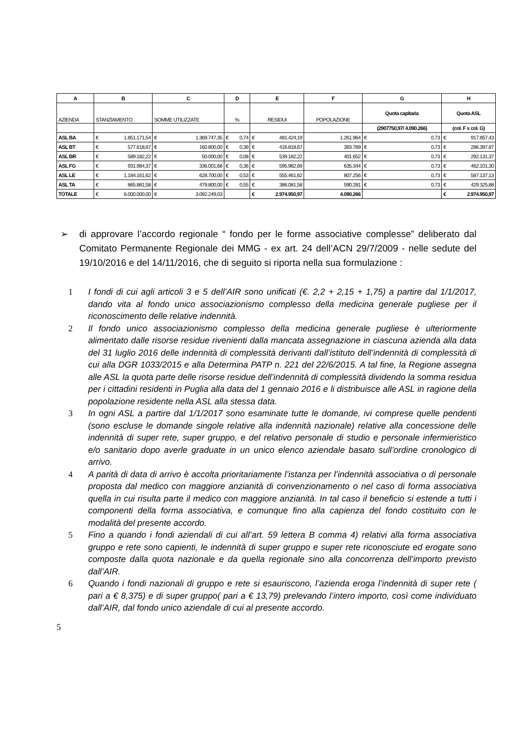| A | B | | C | | D | | E | | F | G | | H | |
| --- | --- | --- | --- | --- | --- | --- | --- | --- | --- | --- | --- | --- | --- |
| AZIENDA | STANZIAMENTO | | SOMME UTILIZZATE | | % | | RESIDUI | | POPOLAZIONE | Quota capitaria | | Quota ASL | |
| | | | | | | | | | | (2907750,97/ 4.090.266) | | (col. F x col. G) | |
| ASL BA | € | 1.851.171,54 | € | 1.369.747,35 | € | 0,74 | € | 481.424,19 | 1.261.964 | € | 0,73 | € | 917.857,43 |
| ASL BT | € | 577.618,67 | € | 160.800,00 | € | 0,39 | € | 416.818,67 | 393.769 | € | 0,73 | € | 286.397,87 |
| ASL BR | € | 589.182,22 | € | 50.000,00 | € | 0,08 | € | 539.182,22 | 401.652 | € | 0,73 | € | 292.131,37 |
| ASL FG | € | 931.984,37 | € | 336.001,68 | € | 0,36 | € | 595.982,69 | 635.344 | € | 0,73 | € | 462.101,30 |
| ASL LE | € | 1.184.161,62 | € | 628.700,00 | € | 0,53 | € | 555.461,62 | 807.256 | € | 0,73 | € | 587.137,13 |
| ASL TA | € | 865.881,58 | € | 479.800,00 | € | 0,55 | € | 386.081,58 | 590.281 | € | 0,73 | € | 429.325,88 |
| TOTALE | € | 6.000.000,00 | € | 3.092.249,03 | | | € | 2.974.950,97 | 4.090.266 | | | € | 2.974.950,97 |
➢ di approvare l’accordo regionale “ fondo per le forme associative complesse” deliberato dal Comitato Permanente Regionale dei MMG - ex art. 24 dell’ACN 29/7/2009 - nelle sedute del 19/10/2016 e del 14/11/2016, che di seguito si riporta nella sua formulazione :
1 I fondi di cui agli articoli 3 e 5 dell’AIR sono unificati (€. 2,2 + 2,15 + 1,75) a partire dal 1/1/2017, dando vita al fondo unico associazionismo complesso della medicina generale pugliese per il riconoscimento delle relative indennità.
2 Il fondo unico associazionismo complesso della medicina generale pugliese è ulteriormente alimentato dalle risorse residue rivenienti dalla mancata assegnazione in ciascuna azienda alla data del 31 luglio 2016 delle indennità di complessità derivanti dall’istituto dell’indennità di complessità di cui alla DGR 1033/2015 e alla Determina PATP n. 221 del 22/6/2015. A tal fine, la Regione assegna alle ASL la quota parte delle risorse residue dell’indennità di complessità dividendo la somma residua per i cittadini residenti in Puglia alla data del 1 gennaio 2016 e li distribuisce alle ASL in ragione della popolazione residente nella ASL alla stessa data.
3 In ogni ASL a partire dal 1/1/2017 sono esaminate tutte le domande, ivi comprese quelle pendenti (sono escluse le domande singole relative alla indennità nazionale) relative alla concessione delle indennità di super rete, super gruppo, e del relativo personale di studio e personale infermieristico e/o sanitario dopo averle graduate in un unico elenco aziendale basato sull’ordine cronologico di arrivo.
4 A parità di data di arrivo è accolta prioritariamente l’istanza per l’indennità associativa o di personale proposta dal medico con maggiore anzianità di convenzionamento o nel caso di forma associativa quella in cui risulta parte il medico con maggiore anzianità. In tal caso il beneficio si estende a tutti i componenti della forma associativa, e comunque fino alla capienza del fondo costituito con le modalità del presente accordo.
5 Fino a quando i fondi aziendali di cui all’art. 59 lettera B comma 4) relativi alla forma associativa gruppo e rete sono capienti, le indennità di super gruppo e super rete riconosciute ed erogate sono composte dalla quota nazionale e da quella regionale sino alla concorrenza dell’importo previsto dall’AIR.
6 Quando i fondi nazionali di gruppo e rete si esauriscono, l’azienda eroga l’indennità di super rete ( pari a € 8,375) e di super gruppo( pari a € 13,79) prelevando l’intero importo, così come individuato dall’AIR, dal fondo unico aziendale di cui al presente accordo.
5